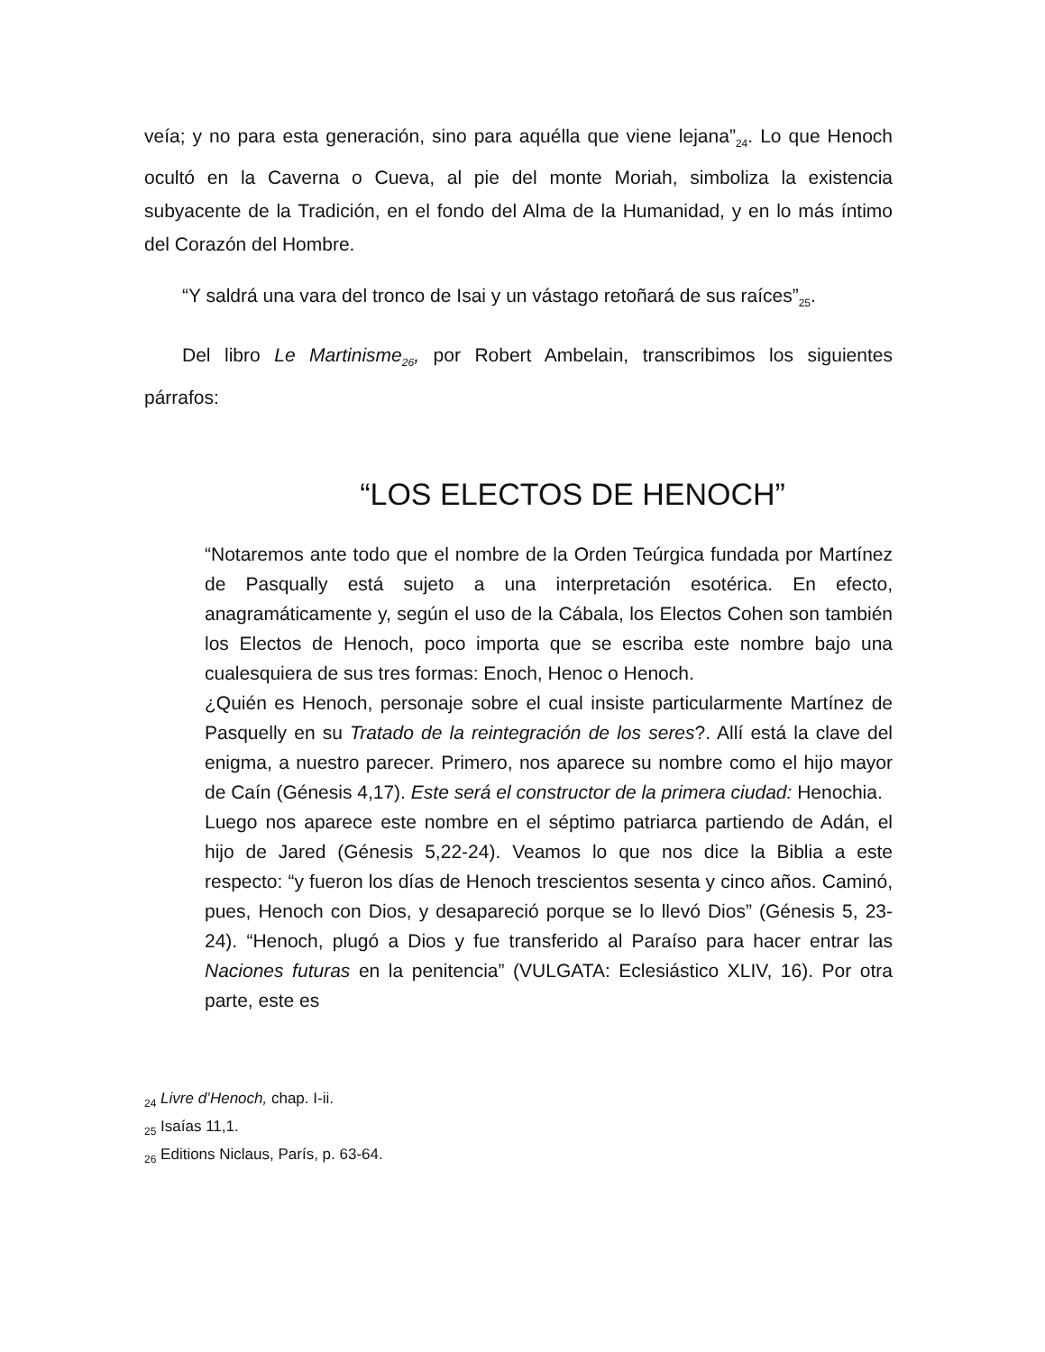veía; y no para esta generación, sino para aquélla que viene lejana”<sub>24</sub>. Lo que Henoch ocultó en la Caverna o Cueva, al pie del monte Moriah, simboliza la existencia subyacente de la Tradición, en el fondo del Alma de la Humanidad, y en lo más íntimo del Corazón del Hombre.
“Y saldrá una vara del tronco de Isai y un vástago retoñará de sus raíces”<sub>25</sub>.
Del libro Le Martinisme<sub>26</sub>, por Robert Ambelain, transcribimos los siguientes párrafos:
“LOS ELECTOS DE HENOCH”
“Notaremos ante todo que el nombre de la Orden Teúrgica fundada por Martínez de Pasqually está sujeto a una interpretación esotérica. En efecto, anagramáticamente y, según el uso de la Cábala, los Electos Cohen son también los Electos de Henoch, poco importa que se escriba este nombre bajo una cualesquiera de sus tres formas: Enoch, Henoc o Henoch.
¿Quién es Henoch, personaje sobre el cual insiste particularmente Martínez de Pasquelly en su Tratado de la reintegración de los seres?. Allí está la clave del enigma, a nuestro parecer. Primero, nos aparece su nombre como el hijo mayor de Caín (Génesis 4,17). Este será el constructor de la primera ciudad: Henochia.
Luego nos aparece este nombre en el séptimo patriarca partiendo de Adán, el hijo de Jared (Génesis 5,22-24). Veamos lo que nos dice la Biblia a este respecto: “y fueron los días de Henoch trescientos sesenta y cinco años. Caminó, pues, Henoch con Dios, y desapareció porque se lo llevó Dios” (Génesis 5, 23-24). “Henoch, plugó a Dios y fue transferido al Paraíso para hacer entrar las Naciones futuras en la penitencia” (VULGATA: Eclesiástico XLIV, 16). Por otra parte, este es
<sub>24</sub> Livre d’Henoch, chap. I-ii.
<sub>25</sub> Isaías 11,1.
<sub>26</sub> Editions Niclaus, París, p. 63-64.